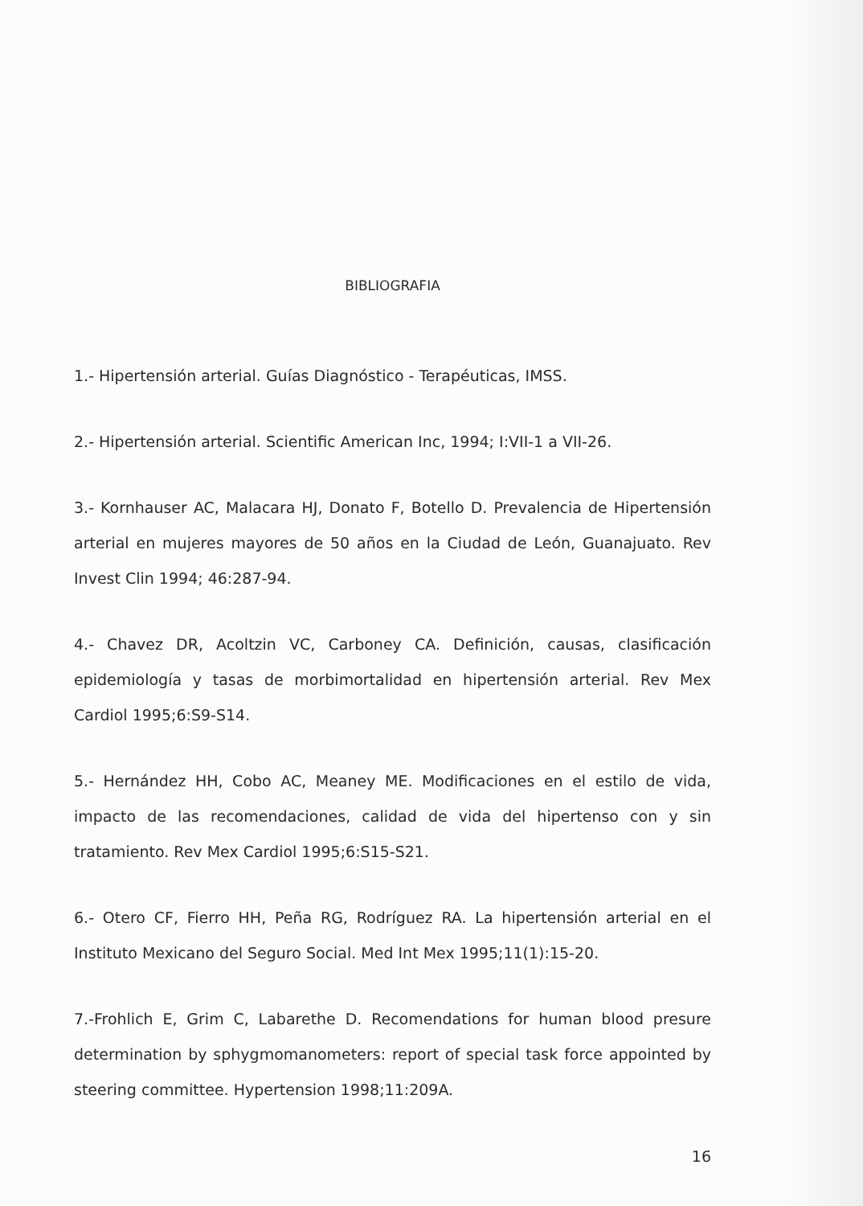BIBLIOGRAFIA
1.- Hipertensión arterial. Guías Diagnóstico - Terapéuticas, IMSS.
2.- Hipertensión arterial. Scientific American Inc, 1994; I:VII-1 a VII-26.
3.- Kornhauser AC, Malacara HJ, Donato F, Botello D. Prevalencia de Hipertensión arterial en mujeres mayores de 50 años en la Ciudad de León, Guanajuato. Rev Invest Clin 1994; 46:287-94.
4.- Chavez DR, Acoltzin VC, Carboney CA. Definición, causas, clasificación epidemiología y tasas de morbimortalidad en hipertensión arterial. Rev Mex Cardiol 1995;6:S9-S14.
5.- Hernández HH, Cobo AC, Meaney ME. Modificaciones en el estilo de vida, impacto de las recomendaciones, calidad de vida del hipertenso con y sin tratamiento. Rev Mex Cardiol 1995;6:S15-S21.
6.- Otero CF, Fierro HH, Peña RG, Rodríguez RA. La hipertensión arterial en el Instituto Mexicano del Seguro Social. Med Int Mex 1995;11(1):15-20.
7.-Frohlich E, Grim C, Labarethe D. Recomendations for human blood presure determination by sphygmomanometers: report of special task force appointed by steering committee. Hypertension 1998;11:209A.
16